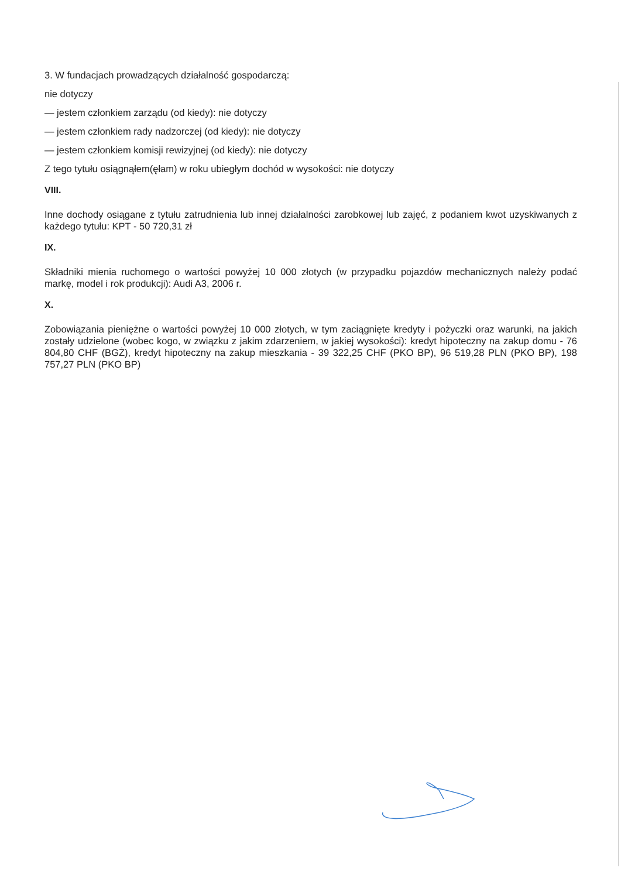3. W fundacjach prowadzących działalność gospodarczą:
nie dotyczy
— jestem członkiem zarządu (od kiedy): nie dotyczy
— jestem członkiem rady nadzorczej (od kiedy): nie dotyczy
— jestem członkiem komisji rewizyjnej (od kiedy): nie dotyczy
Z tego tytułu osiągnąłem(ęłam) w roku ubiegłym dochód w wysokości: nie dotyczy
VIII.
Inne dochody osiągane z tytułu zatrudnienia lub innej działalności zarobkowej lub zajęć, z podaniem kwot uzyskiwanych z każdego tytułu: KPT - 50 720,31 zł
IX.
Składniki mienia ruchomego o wartości powyżej 10 000 złotych (w przypadku pojazdów mechanicznych należy podać markę, model i rok produkcji): Audi A3, 2006 r.
X.
Zobowiązania pieniężne o wartości powyżej 10 000 złotych, w tym zaciągnięte kredyty i pożyczki oraz warunki, na jakich zostały udzielone (wobec kogo, w związku z jakim zdarzeniem, w jakiej wysokości): kredyt hipoteczny na zakup domu - 76 804,80 CHF (BGŻ), kredyt hipoteczny na zakup mieszkania - 39 322,25 CHF (PKO BP), 96 519,28 PLN (PKO BP), 198 757,27 PLN (PKO BP)